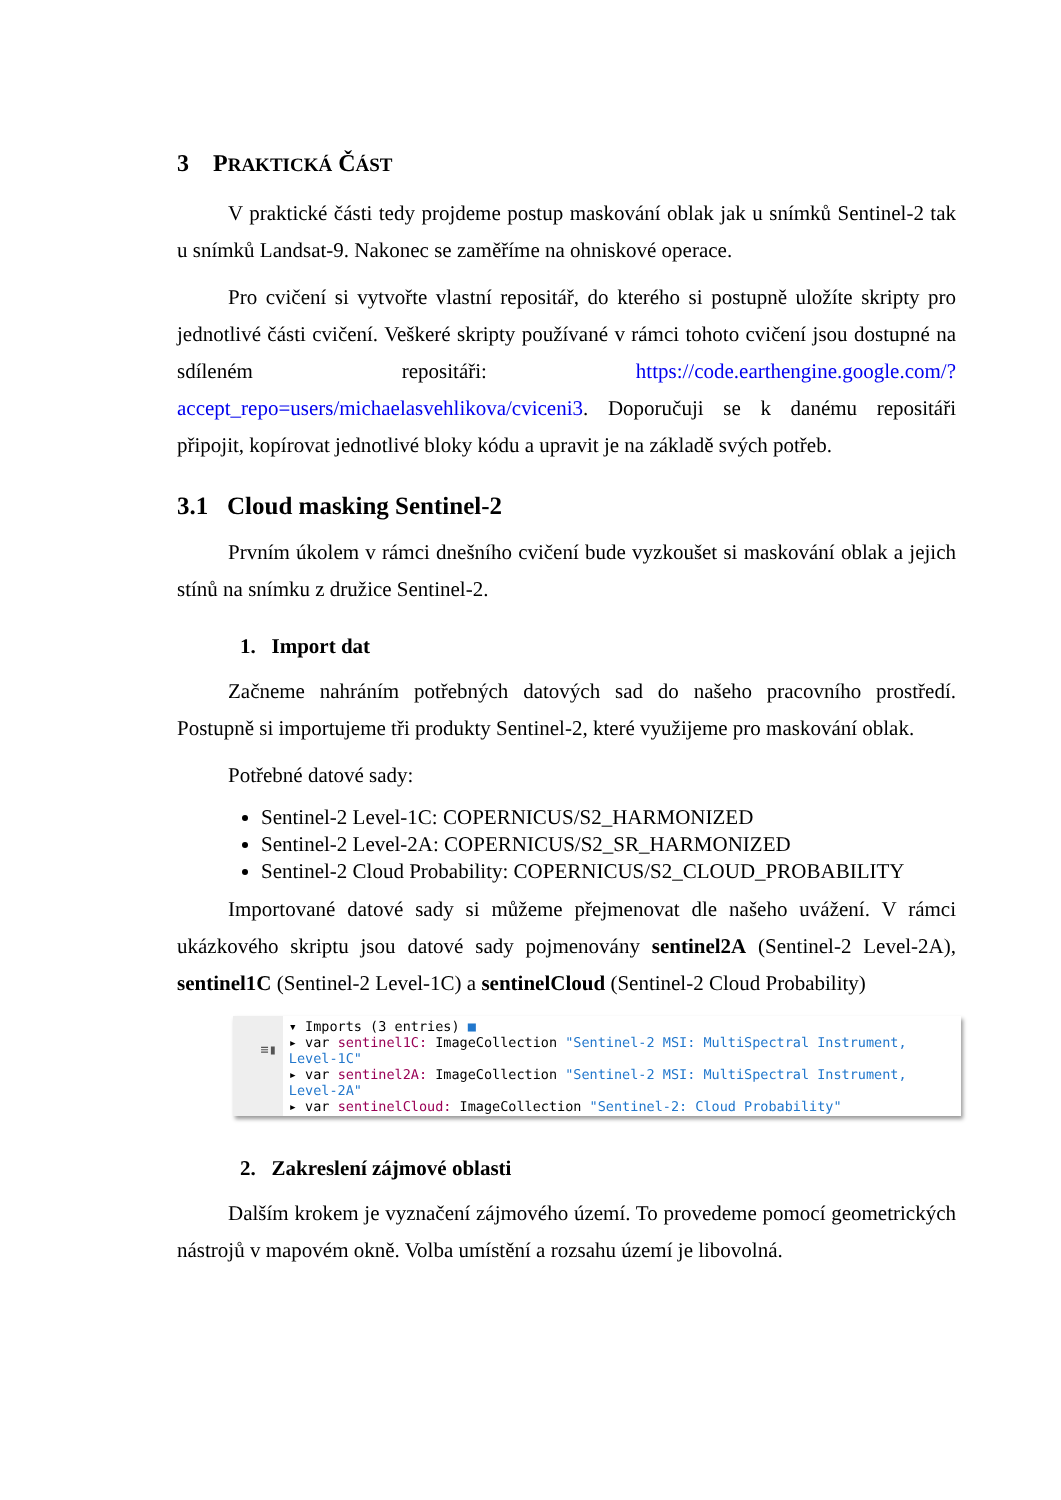3 PRAKTICKÁ ČÁST
V praktické části tedy projdeme postup maskování oblak jak u snímků Sentinel-2 tak u snímků Landsat-9. Nakonec se zaměříme na ohniskové operace.
Pro cvičení si vytvořte vlastní repositář, do kterého si postupně uložíte skripty pro jednotlivé části cvičení. Veškeré skripty používané v rámci tohoto cvičení jsou dostupné na sdíleném repositáři: https://code.earthengine.google.com/?accept_repo=users/michaelasvehlikova/cviceni3. Doporučuji se k danému repositáři připojit, kopírovat jednotlivé bloky kódu a upravit je na základě svých potřeb.
3.1 Cloud masking Sentinel-2
Prvním úkolem v rámci dnešního cvičení bude vyzkoušet si maskování oblak a jejich stínů na snímku z družice Sentinel-2.
1. Import dat
Začneme nahráním potřebných datových sad do našeho pracovního prostředí. Postupně si importujeme tři produkty Sentinel-2, které využijeme pro maskování oblak.
Potřebné datové sady:
Sentinel-2 Level-1C: COPERNICUS/S2_HARMONIZED
Sentinel-2 Level-2A: COPERNICUS/S2_SR_HARMONIZED
Sentinel-2 Cloud Probability: COPERNICUS/S2_CLOUD_PROBABILITY
Importované datové sady si můžeme přejmenovat dle našeho uvážení. V rámci ukázkového skriptu jsou datové sady pojmenovány sentinel2A (Sentinel-2 Level-2A), sentinel1C (Sentinel-2 Level-1C) a sentinelCloud (Sentinel-2 Cloud Probability)
≡▮
▾ Imports (3 entries) ■
▸ var sentinel1C: ImageCollection "Sentinel-2 MSI: MultiSpectral Instrument, Level-1C"
▸ var sentinel2A: ImageCollection "Sentinel-2 MSI: MultiSpectral Instrument, Level-2A"
▸ var sentinelCloud: ImageCollection "Sentinel-2: Cloud Probability"
2. Zakreslení zájmové oblasti
Dalším krokem je vyznačení zájmového území. To provedeme pomocí geometrických nástrojů v mapovém okně. Volba umístění a rozsahu území je libovolná.